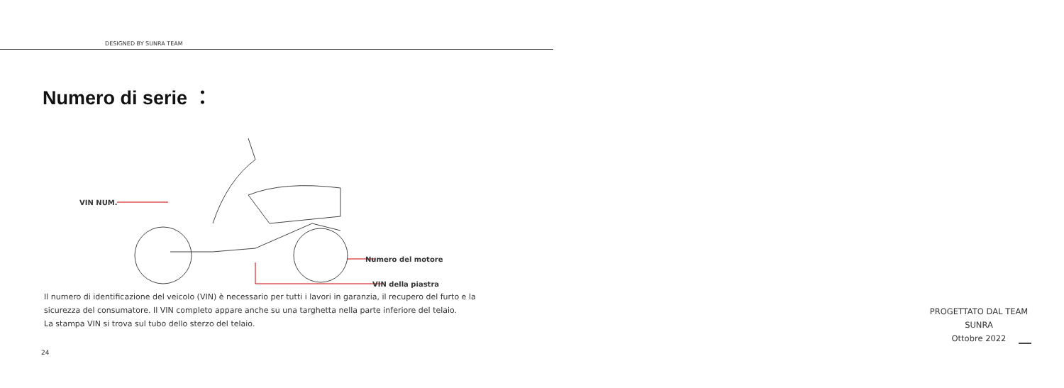DESIGNED BY SUNRA TEAM
Numero di serie ：
VIN NUM.
Numero del motore
VIN della piastra
Il numero di identificazione del veicolo (VIN) è necessario per tutti i lavori in garanzia, il recupero del furto e la sicurezza del consumatore. Il VIN completo appare anche su una targhetta nella parte inferiore del telaio.
La stampa VIN si trova sul tubo dello sterzo del telaio.
24
PROGETTATO DAL TEAM
SUNRA
Ottobre 2022